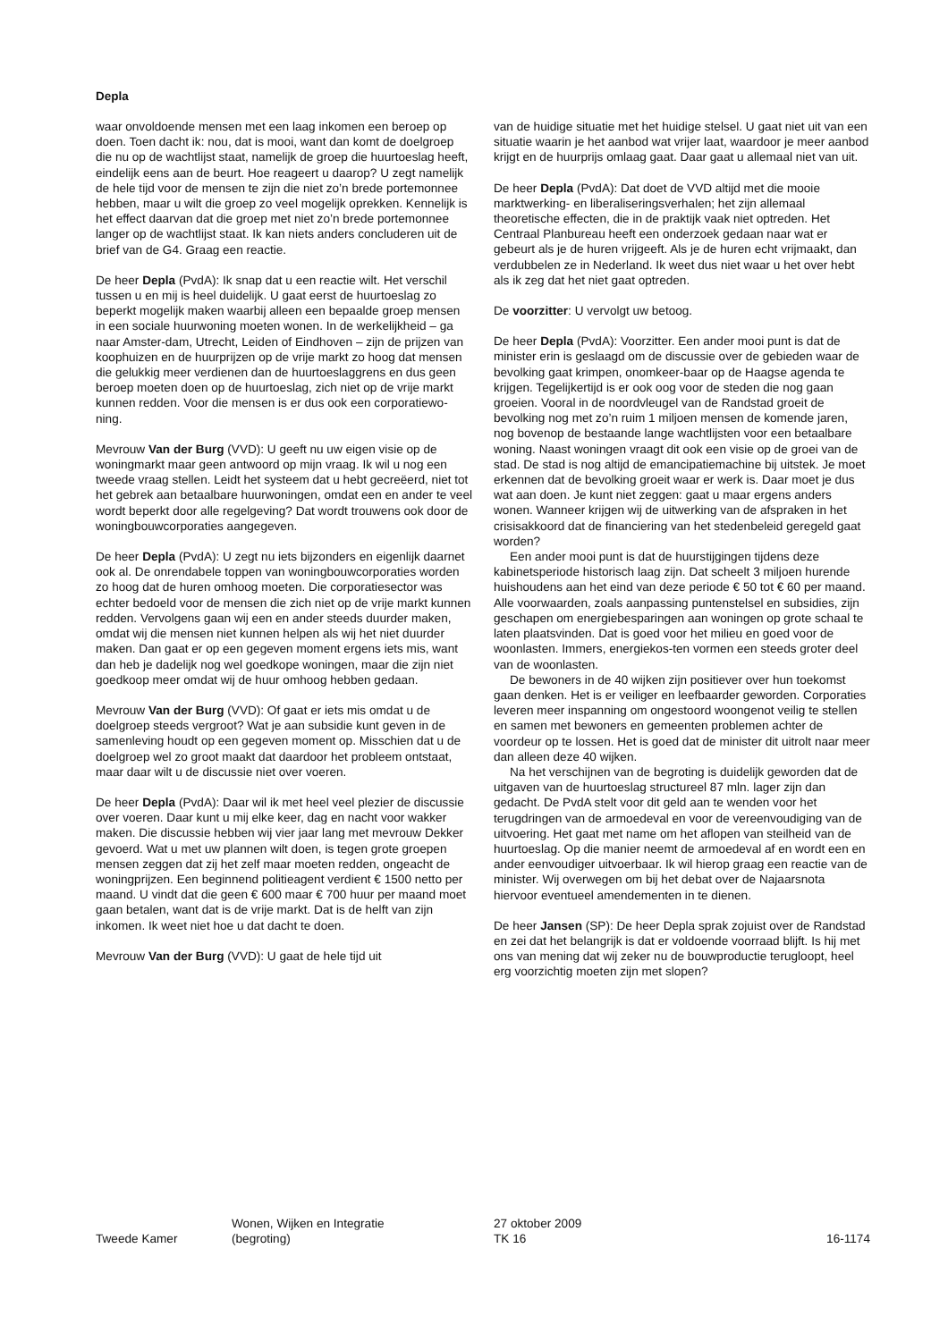Depla
waar onvoldoende mensen met een laag inkomen een beroep op doen. Toen dacht ik: nou, dat is mooi, want dan komt de doelgroep die nu op de wachtlijst staat, namelijk de groep die huurtoeslag heeft, eindelijk eens aan de beurt. Hoe reageert u daarop? U zegt namelijk de hele tijd voor de mensen te zijn die niet zo’n brede portemonnee hebben, maar u wilt die groep zo veel mogelijk oprekken. Kennelijk is het effect daarvan dat die groep met niet zo’n brede portemonnee langer op de wachtlijst staat. Ik kan niets anders concluderen uit de brief van de G4. Graag een reactie.
De heer Depla (PvdA): Ik snap dat u een reactie wilt. Het verschil tussen u en mij is heel duidelijk. U gaat eerst de huurtoeslag zo beperkt mogelijk maken waarbij alleen een bepaalde groep mensen in een sociale huurwoning moeten wonen. In de werkelijkheid – ga naar Amster-dam, Utrecht, Leiden of Eindhoven – zijn de prijzen van koophuizen en de huurprijzen op de vrije markt zo hoog dat mensen die gelukkig meer verdienen dan de huurtoeslaggrens en dus geen beroep moeten doen op de huurtoeslag, zich niet op de vrije markt kunnen redden. Voor die mensen is er dus ook een corporatiewo-ning.
Mevrouw Van der Burg (VVD): U geeft nu uw eigen visie op de woningmarkt maar geen antwoord op mijn vraag. Ik wil u nog een tweede vraag stellen. Leidt het systeem dat u hebt gecreëerd, niet tot het gebrek aan betaalbare huurwoningen, omdat een en ander te veel wordt beperkt door alle regelgeving? Dat wordt trouwens ook door de woningbouwcorporaties aangegeven.
De heer Depla (PvdA): U zegt nu iets bijzonders en eigenlijk daarnet ook al. De onrendabele toppen van woningbouwcorporaties worden zo hoog dat de huren omhoog moeten. Die corporatiesector was echter bedoeld voor de mensen die zich niet op de vrije markt kunnen redden. Vervolgens gaan wij een en ander steeds duurder maken, omdat wij die mensen niet kunnen helpen als wij het niet duurder maken. Dan gaat er op een gegeven moment ergens iets mis, want dan heb je dadelijk nog wel goedkope woningen, maar die zijn niet goedkoop meer omdat wij de huur omhoog hebben gedaan.
Mevrouw Van der Burg (VVD): Of gaat er iets mis omdat u de doelgroep steeds vergroot? Wat je aan subsidie kunt geven in de samenleving houdt op een gegeven moment op. Misschien dat u de doelgroep wel zo groot maakt dat daardoor het probleem ontstaat, maar daar wilt u de discussie niet over voeren.
De heer Depla (PvdA): Daar wil ik met heel veel plezier de discussie over voeren. Daar kunt u mij elke keer, dag en nacht voor wakker maken. Die discussie hebben wij vier jaar lang met mevrouw Dekker gevoerd. Wat u met uw plannen wilt doen, is tegen grote groepen mensen zeggen dat zij het zelf maar moeten redden, ongeacht de woningprijzen. Een beginnend politieagent verdient € 1500 netto per maand. U vindt dat die geen € 600 maar € 700 huur per maand moet gaan betalen, want dat is de vrije markt. Dat is de helft van zijn inkomen. Ik weet niet hoe u dat dacht te doen.
Mevrouw Van der Burg (VVD): U gaat de hele tijd uit
van de huidige situatie met het huidige stelsel. U gaat niet uit van een situatie waarin je het aanbod wat vrijer laat, waardoor je meer aanbod krijgt en de huurprijs omlaag gaat. Daar gaat u allemaal niet van uit.
De heer Depla (PvdA): Dat doet de VVD altijd met die mooie marktwerking- en liberaliseringsverhalen; het zijn allemaal theoretische effecten, die in de praktijk vaak niet optreden. Het Centraal Planbureau heeft een onderzoek gedaan naar wat er gebeurt als je de huren vrijgeeft. Als je de huren echt vrijmaakt, dan verdubbelen ze in Nederland. Ik weet dus niet waar u het over hebt als ik zeg dat het niet gaat optreden.
De voorzitter: U vervolgt uw betoog.
De heer Depla (PvdA): Voorzitter. Een ander mooi punt is dat de minister erin is geslaagd om de discussie over de gebieden waar de bevolking gaat krimpen, onomkeer-baar op de Haagse agenda te krijgen. Tegelijkertijd is er ook oog voor de steden die nog gaan groeien. Vooral in de noordvleugel van de Randstad groeit de bevolking nog met zo’n ruim 1 miljoen mensen de komende jaren, nog bovenop de bestaande lange wachtlijsten voor een betaalbare woning. Naast woningen vraagt dit ook een visie op de groei van de stad. De stad is nog altijd de emancipatiemachine bij uitstek. Je moet erkennen dat de bevolking groeit waar er werk is. Daar moet je dus wat aan doen. Je kunt niet zeggen: gaat u maar ergens anders wonen. Wanneer krijgen wij de uitwerking van de afspraken in het crisisakkoord dat de financiering van het stedenbeleid geregeld gaat worden?
Een ander mooi punt is dat de huurstijgingen tijdens deze kabinetsperiode historisch laag zijn. Dat scheelt 3 miljoen hurende huishoudens aan het eind van deze periode € 50 tot € 60 per maand. Alle voorwaarden, zoals aanpassing puntenstelsel en subsidies, zijn geschapen om energiebesparingen aan woningen op grote schaal te laten plaatsvinden. Dat is goed voor het milieu en goed voor de woonlasten. Immers, energiekos-ten vormen een steeds groter deel van de woonlasten.
De bewoners in de 40 wijken zijn positiever over hun toekomst gaan denken. Het is er veiliger en leefbaarder geworden. Corporaties leveren meer inspanning om ongestoord woongenot veilig te stellen en samen met bewoners en gemeenten problemen achter de voordeur op te lossen. Het is goed dat de minister dit uitrolt naar meer dan alleen deze 40 wijken.
Na het verschijnen van de begroting is duidelijk geworden dat de uitgaven van de huurtoeslag structureel 87 mln. lager zijn dan gedacht. De PvdA stelt voor dit geld aan te wenden voor het terugdringen van de armoedeval en voor de vereenvoudiging van de uitvoering. Het gaat met name om het aflopen van steilheid van de huurtoeslag. Op die manier neemt de armoedeval af en wordt een en ander eenvoudiger uitvoerbaar. Ik wil hierop graag een reactie van de minister. Wij overwegen om bij het debat over de Najaarsnota hiervoor eventueel amendementen in te dienen.
De heer Jansen (SP): De heer Depla sprak zojuist over de Randstad en zei dat het belangrijk is dat er voldoende voorraad blijft. Is hij met ons van mening dat wij zeker nu de bouwproductie terugloopt, heel erg voorzichtig moeten zijn met slopen?
Tweede Kamer
Wonen, Wijken en Integratie
(begroting)
27 oktober 2009
TK 16
16-1174